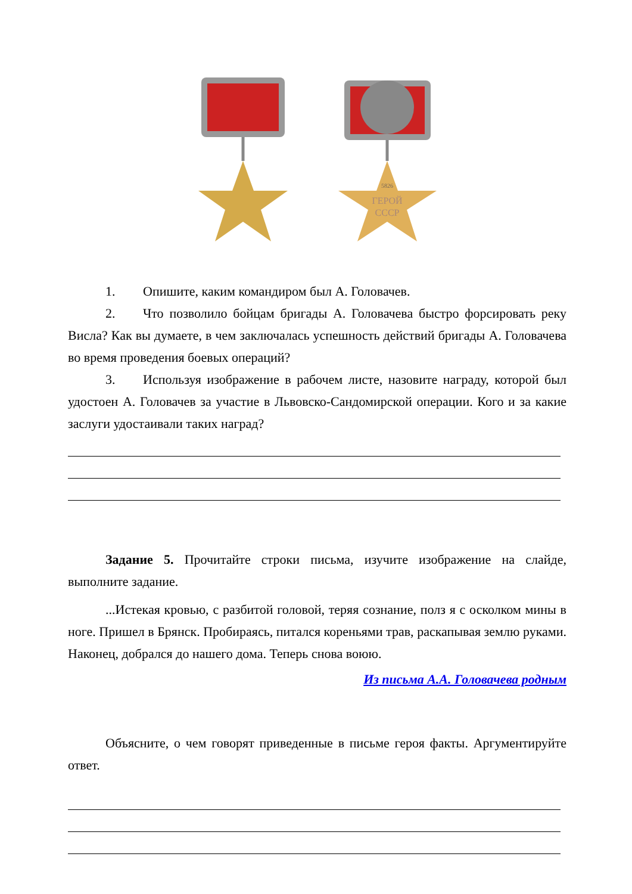5826
ГЕРОЙ
СССР
1. Опишите, каким командиром был А. Головачев.
2. Что позволило бойцам бригады А. Головачева быстро форсировать реку Висла? Как вы думаете, в чем заключалась успешность действий бригады А. Головачева во время проведения боевых операций?
3. Используя изображение в рабочем листе, назовите награду, которой был удостоен А. Головачев за участие в Львовско-Сандомирской операции. Кого и за какие заслуги удостаивали таких наград?
Задание 5. Прочитайте строки письма, изучите изображение на слайде, выполните задание.
...Истекая кровью, с разбитой головой, теряя сознание, полз я с осколком мины в ноге. Пришел в Брянск. Пробираясь, питался кореньями трав, раскапывая землю руками. Наконец, добрался до нашего дома. Теперь снова воюю.
Из письма А.А. Головачева родным
Объясните, о чем говорят приведенные в письме героя факты. Аргументируйте ответ.